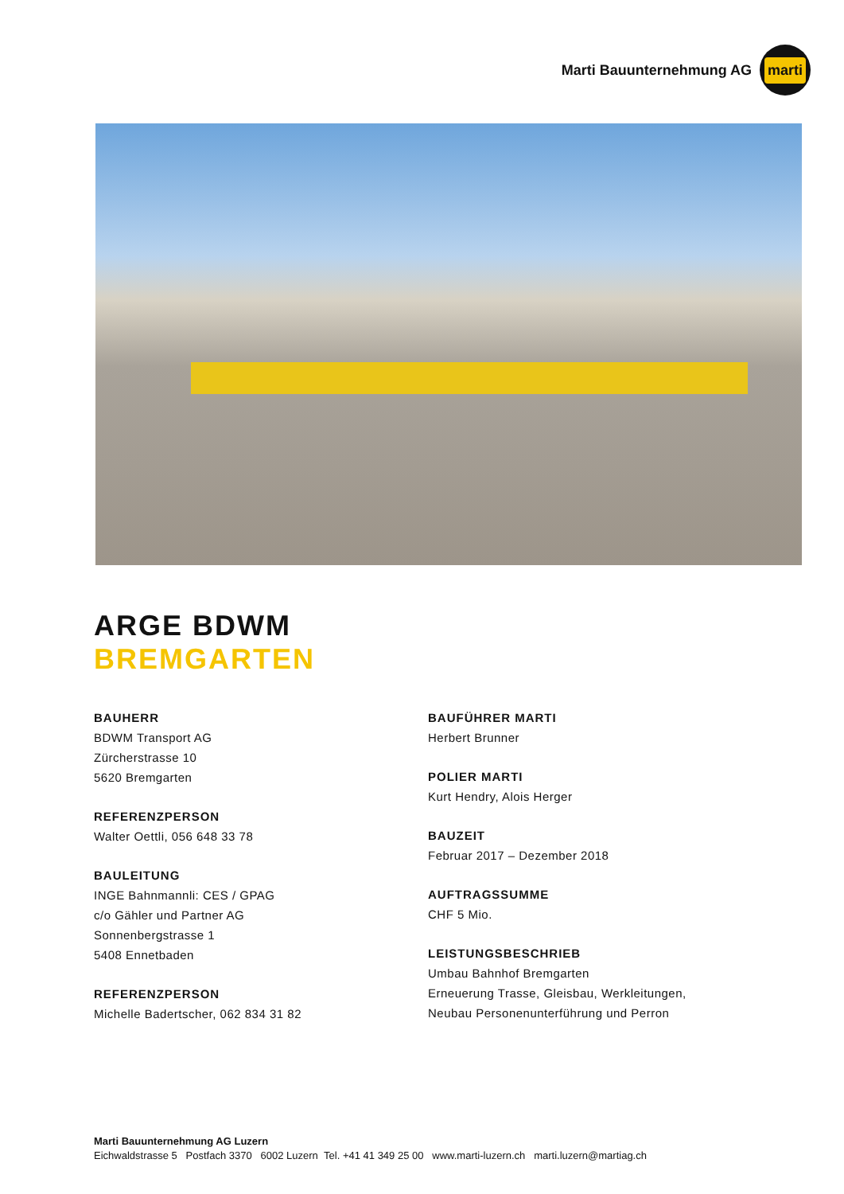Marti Bauunternehmung AG
marti
ARGE BDWM
BREMGARTEN
BAUHERR
BDWM Transport AG
Zürcherstrasse 10
5620 Bremgarten
REFERENZPERSON
Walter Oettli, 056 648 33 78
BAULEITUNG
INGE Bahnmannli: CES / GPAG
c/o Gähler und Partner AG
Sonnenbergstrasse 1
5408 Ennetbaden
REFERENZPERSON
Michelle Badertscher, 062 834 31 82
BAUFÜHRER MARTI
Herbert Brunner
POLIER MARTI
Kurt Hendry, Alois Herger
BAUZEIT
Februar 2017 – Dezember 2018
AUFTRAGSSUMME
CHF 5 Mio.
LEISTUNGSBESCHRIEB
Umbau Bahnhof Bremgarten
Erneuerung Trasse, Gleisbau, Werkleitungen,
Neubau Personenunterführung und Perron
Marti Bauunternehmung AG Luzern
Eichwaldstrasse 5 Postfach 3370 6002 Luzern Tel. +41 41 349 25 00 www.marti-luzern.ch marti.luzern@martiag.ch